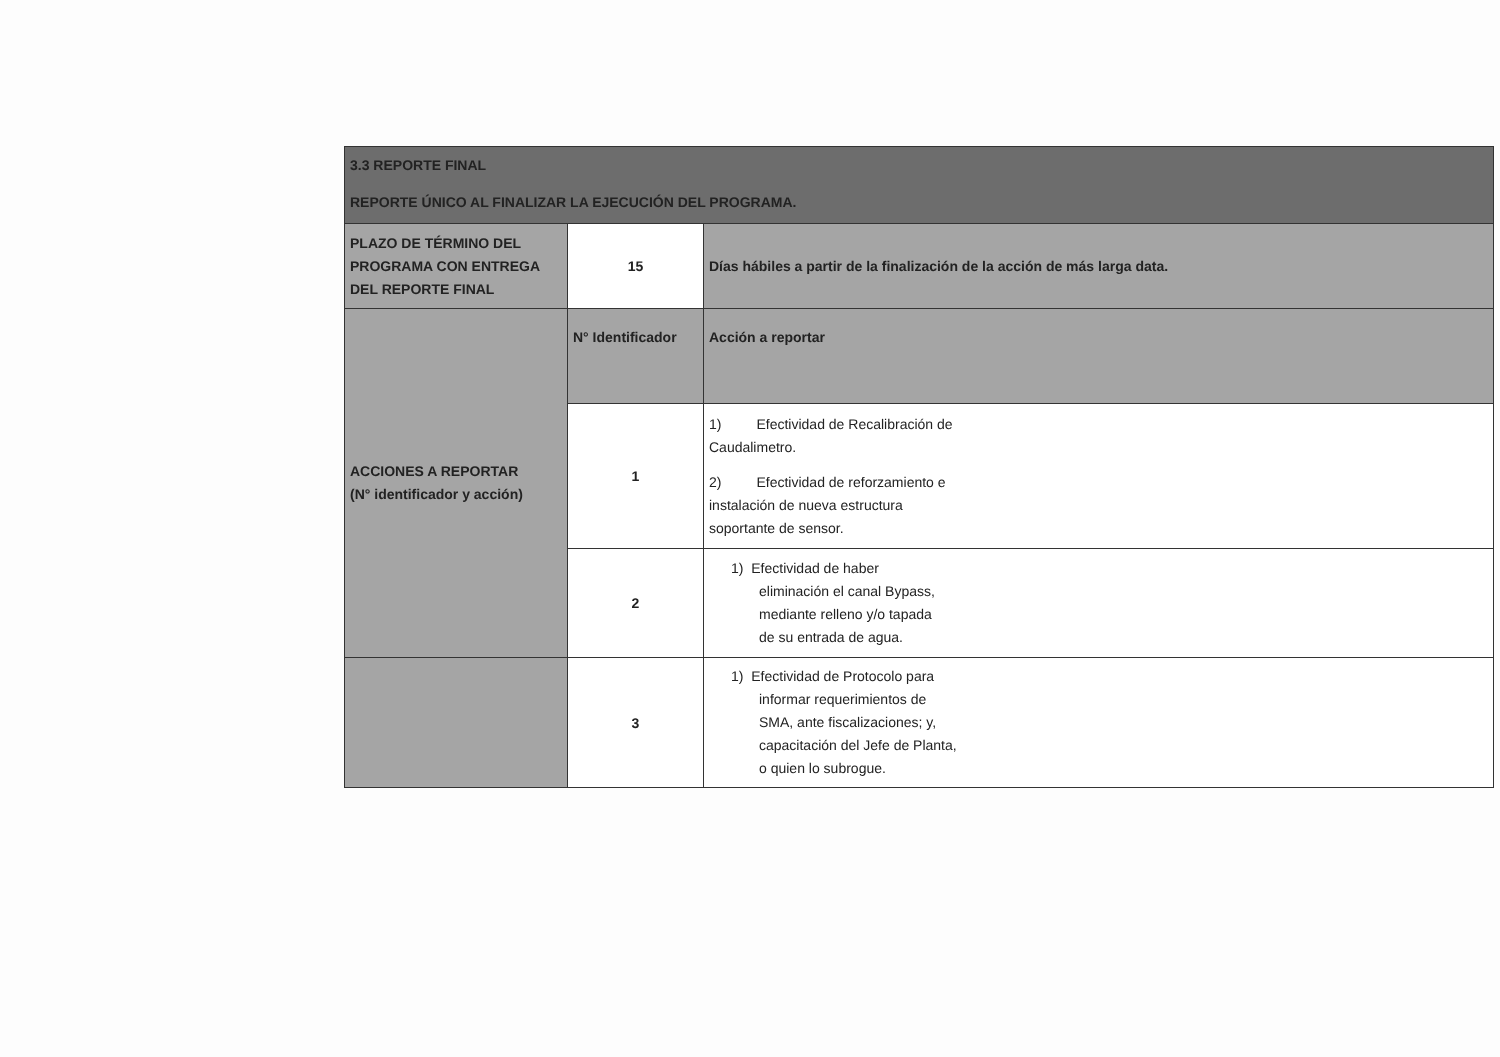| 3.3 REPORTE FINAL REPORTE ÚNICO AL FINALIZAR LA EJECUCIÓN DEL PROGRAMA. | | |
| --- | --- | --- |
| PLAZO DE TÉRMINO DEL PROGRAMA CON ENTREGA DEL REPORTE FINAL | 15 | Días hábiles a partir de la finalización de la acción de más larga data. |
| ACCIONES A REPORTAR (N° identificador y acción) | N° Identificador | Acción a reportar |
| | 1 | 1) Efectividad de Recalibración de Caudalimetro. 2) Efectividad de reforzamiento e instalación de nueva estructura soportante de sensor. |
| | 2 | 1) Efectividad de haber eliminación el canal Bypass, mediante relleno y/o tapada de su entrada de agua. |
| | 3 | 1) Efectividad de Protocolo para informar requerimientos de SMA, ante fiscalizaciones; y, capacitación del Jefe de Planta, o quien lo subrogue. |